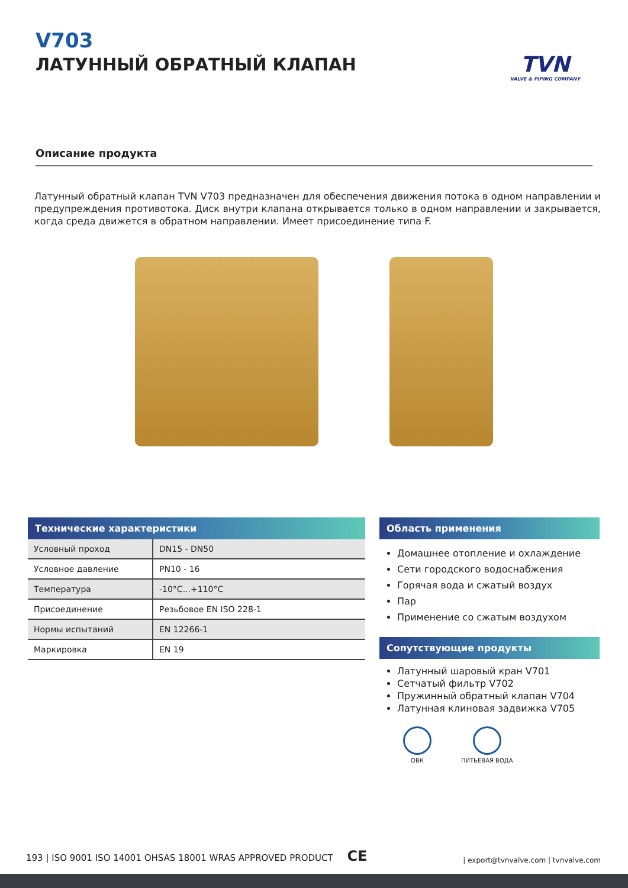V703
ЛАТУННЫЙ ОБРАТНЫЙ КЛАПАН
TVN
VALVE & PIPING COMPANY
Описание продукта
Латунный обратный клапан TVN V703 предназначен для обеспечения движения потока в одном направлении и предупреждения противотока. Диск внутри клапана открывается только в одном направлении и закрывается, когда среда движется в обратном направлении. Имеет присоединение типа F.
Технические характеристики
| Условный проход | DN15 - DN50 |
| Условное давление | PN10 - 16 |
| Температура | -10°C...+110°C |
| Присоединение | Резьбовое EN ISO 228-1 |
| Нормы испытаний | EN 12266-1 |
| Маркировка | EN 19 |
Область применения
Домашнее отопление и охлаждение
Сети городского водоснабжения
Горячая вода и сжатый воздух
Пар
Применение со сжатым воздухом
Сопутствующие продукты
Латунный шаровый кран V701
Сетчатый фильтр V702
Пружинный обратный клапан V704
Латунная клиновая задвижка V705
ОВК ПИТЬЕВАЯ ВОДА
193 | ISO 9001 ISO 14001 OHSAS 18001 WRAS APPROVED PRODUCT CE
| export@tvnvalve.com | tvnvalve.com